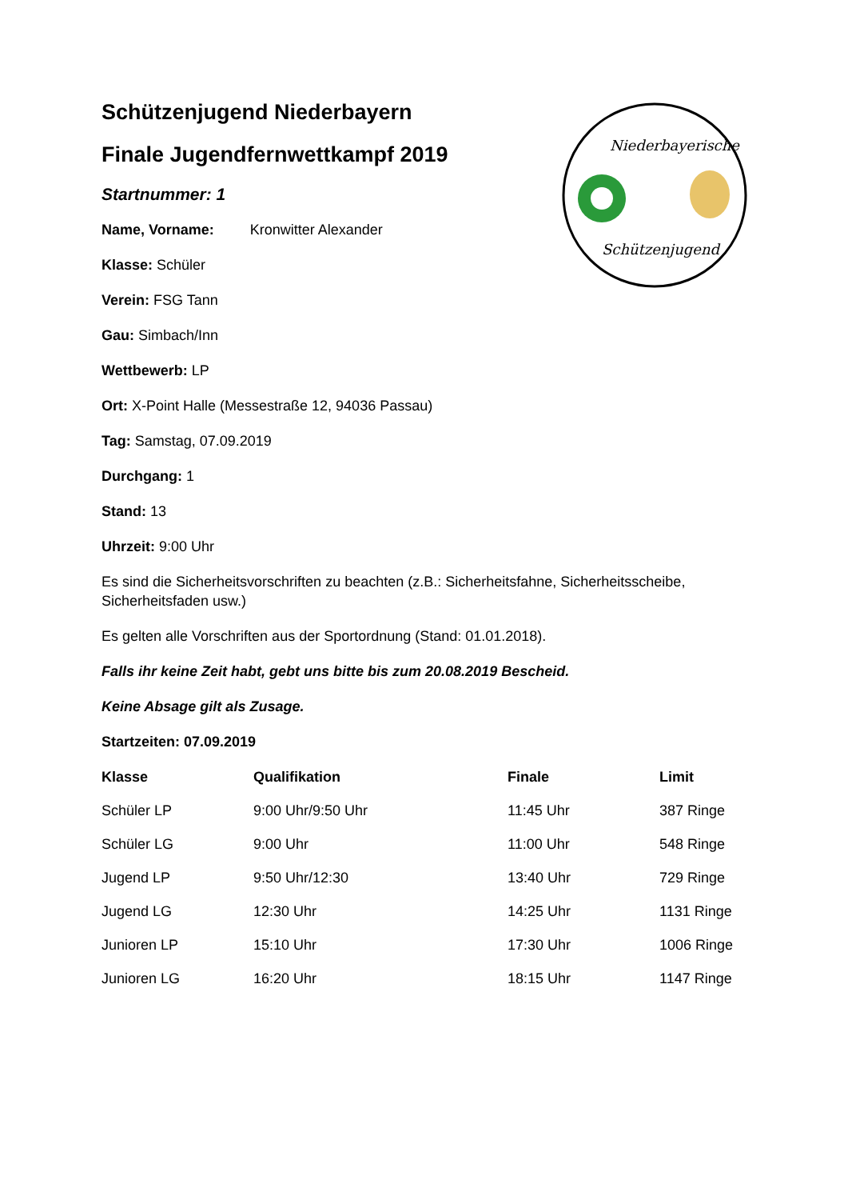Schützenjugend Niederbayern
Finale Jugendfernwettkampf 2019
Startnummer: 1
Name, Vorname: Kronwitter Alexander
Klasse: Schüler
Verein: FSG Tann
Gau: Simbach/Inn
Wettbewerb: LP
Ort: X-Point Halle (Messestraße 12, 94036 Passau)
Tag: Samstag, 07.09.2019
Durchgang: 1
Stand: 13
Uhrzeit: 9:00 Uhr
Es sind die Sicherheitsvorschriften zu beachten (z.B.: Sicherheitsfahne, Sicherheitsscheibe, Sicherheitsfaden usw.)
Es gelten alle Vorschriften aus der Sportordnung (Stand: 01.01.2018).
Falls ihr keine Zeit habt, gebt uns bitte bis zum 20.08.2019 Bescheid.
Keine Absage gilt als Zusage.
Startzeiten: 07.09.2019
| Klasse | Qualifikation | Finale | Limit |
| --- | --- | --- | --- |
| Schüler LP | 9:00 Uhr/9:50 Uhr | 11:45 Uhr | 387 Ringe |
| Schüler LG | 9:00 Uhr | 11:00 Uhr | 548 Ringe |
| Jugend LP | 9:50 Uhr/12:30 | 13:40 Uhr | 729 Ringe |
| Jugend LG | 12:30 Uhr | 14:25 Uhr | 1131 Ringe |
| Junioren LP | 15:10 Uhr | 17:30 Uhr | 1006 Ringe |
| Junioren LG | 16:20 Uhr | 18:15 Uhr | 1147 Ringe |
Niederbayerische
Schützenjugend